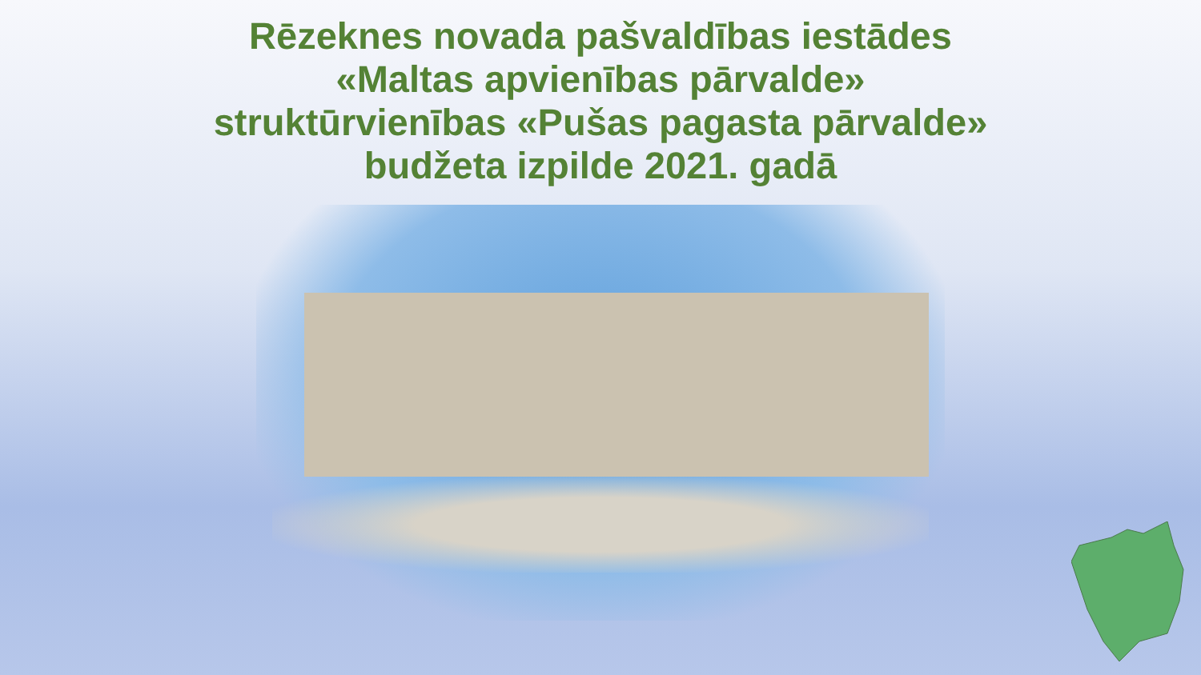Rēzeknes novada pašvaldības iestādes
«Maltas apvienības pārvalde»
struktūrvienības «Pušas pagasta pārvalde»
budžeta izpilde 2021. gadā